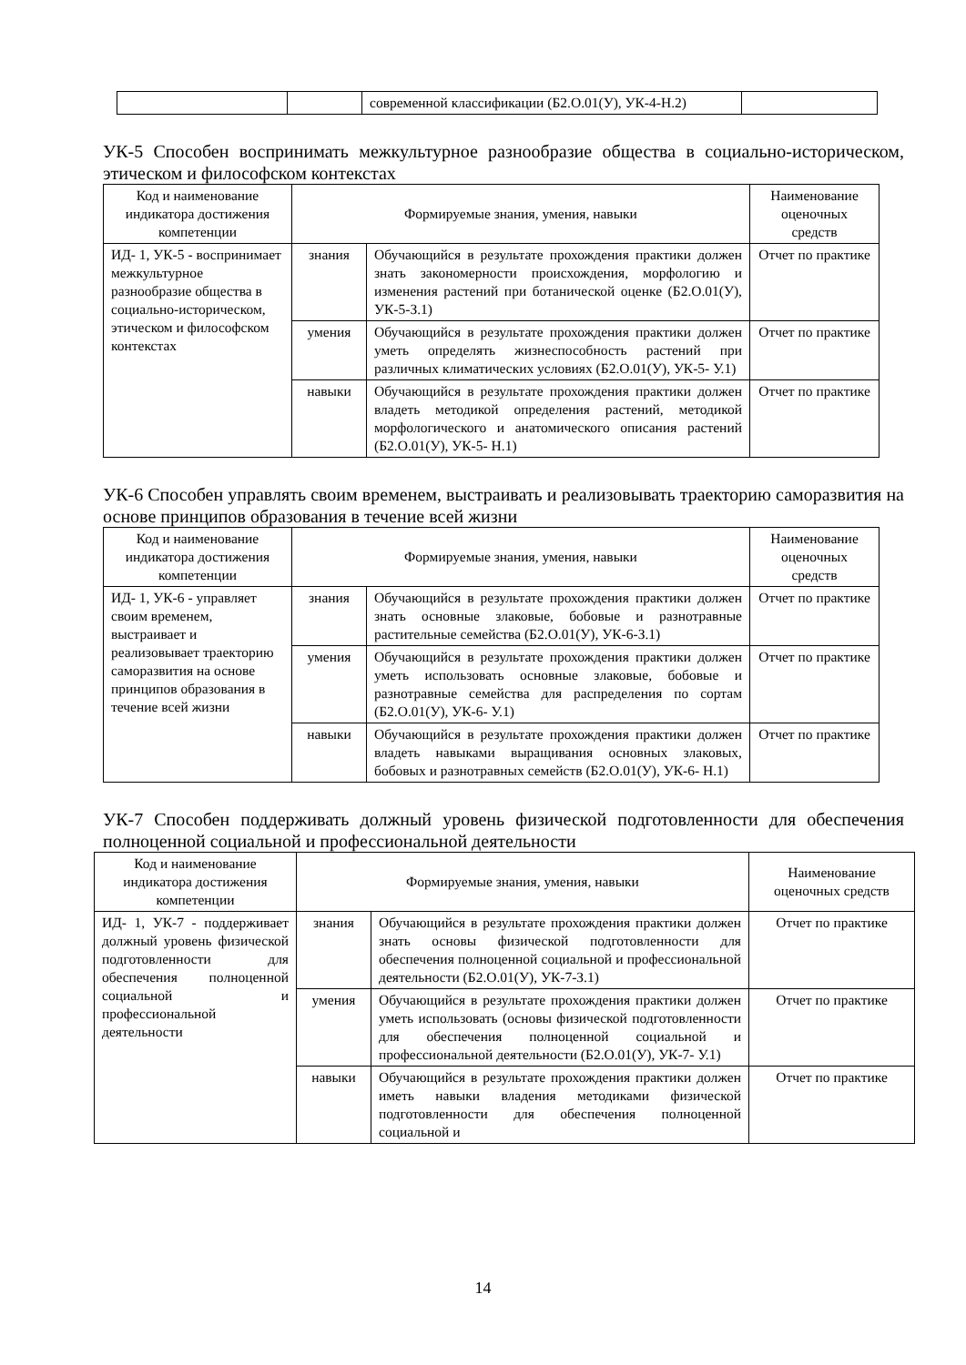| | | современной классификации (Б2.О.01(У), УК-4-Н.2) | |
УК-5 Способен воспринимать межкультурное разнообразие общества в социально-историческом, этическом и философском контекстах
| Код и наименование индикатора достижения компетенции | Формируемые знания, умения, навыки | | Наименование оценочных средств |
| --- | --- | --- | --- |
| ИД- 1, УК-5 - воспринимает межкультурное разнообразие общества в социально-историческом, этическом и философском контекстах | знания | Обучающийся в результате прохождения практики должен знать закономерности происхождения, морфологию и изменения растений при ботанической оценке (Б2.О.01(У), УК-5-З.1) | Отчет по практике |
| | умения | Обучающийся в результате прохождения практики должен уметь определять жизнеспособность растений при различных климатических условиях (Б2.О.01(У), УК-5- У.1) | Отчет по практике |
| | навыки | Обучающийся в результате прохождения практики должен владеть методикой определения растений, методикой морфологического и анатомического описания растений (Б2.О.01(У), УК-5- Н.1) | Отчет по практике |
УК-6 Способен управлять своим временем, выстраивать и реализовывать траекторию саморазвития на основе принципов образования в течение всей жизни
| Код и наименование индикатора достижения компетенции | Формируемые знания, умения, навыки | | Наименование оценочных средств |
| --- | --- | --- | --- |
| ИД- 1, УК-6 - управляет своим временем, выстраивает и реализовывает траекторию саморазвития на основе принципов образования в течение всей жизни | знания | Обучающийся в результате прохождения практики должен знать основные злаковые, бобовые и разнотравные растительные семейства (Б2.О.01(У), УК-6-З.1) | Отчет по практике |
| | умения | Обучающийся в результате прохождения практики должен уметь использовать основные злаковые, бобовые и разнотравные семейства для распределения по сортам (Б2.О.01(У), УК-6- У.1) | Отчет по практике |
| | навыки | Обучающийся в результате прохождения практики должен владеть навыками выращивания основных злаковых, бобовых и разнотравных семейств (Б2.О.01(У), УК-6- Н.1) | Отчет по практике |
УК-7 Способен поддерживать должный уровень физической подготовленности для обеспечения полноценной социальной и профессиональной деятельности
| Код и наименование индикатора достижения компетенции | Формируемые знания, умения, навыки | | Наименование оценочных средств |
| --- | --- | --- | --- |
| ИД- 1, УК-7 - поддерживает должный уровень физической подготовленности для обеспечения полноценной социальной и профессиональной деятельности | знания | Обучающийся в результате прохождения практики должен знать основы физической подготовленности для обеспечения полноценной социальной и профессиональной деятельности (Б2.О.01(У), УК-7-З.1) | Отчет по практике |
| | умения | Обучающийся в результате прохождения практики должен уметь использовать (основы физической подготовленности для обеспечения полноценной социальной и профессиональной деятельности (Б2.О.01(У), УК-7- У.1) | Отчет по практике |
| | навыки | Обучающийся в результате прохождения практики должен иметь навыки владения методиками физической подготовленности для обеспечения полноценной социальной и | Отчет по практике |
14